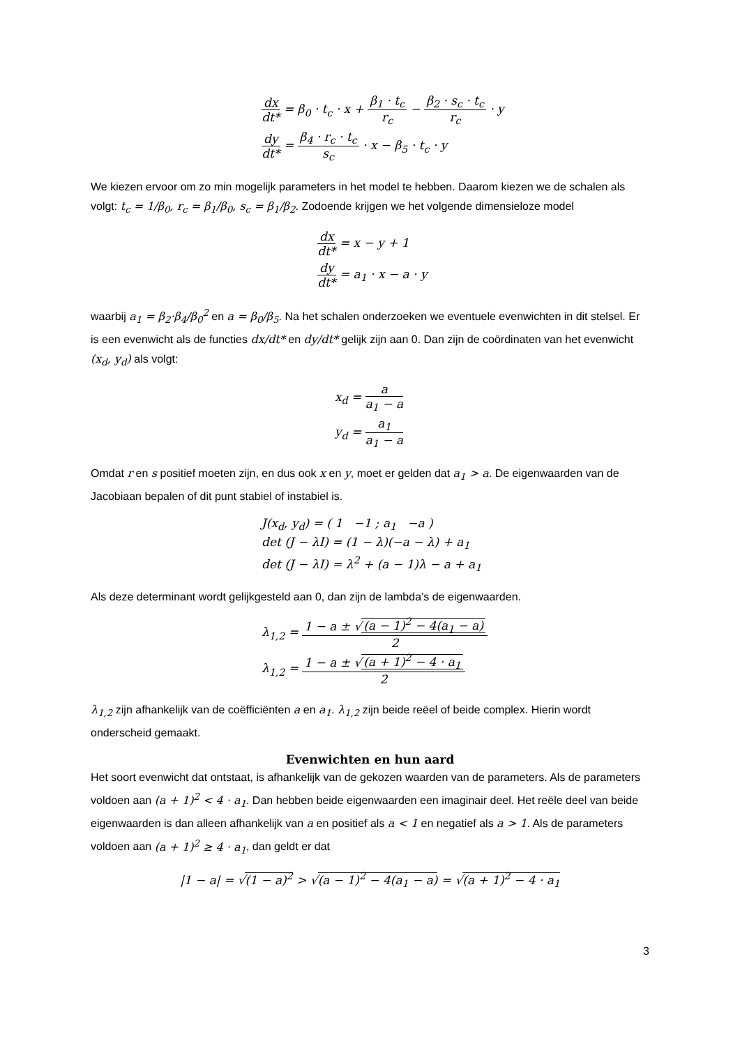dx dt* = β<sub>0</sub> · t<sub>c</sub> · x + β<sub>1</sub> · t<sub>c</sub> r<sub>c</sub> − β<sub>2</sub> · s<sub>c</sub> · t<sub>c</sub> r<sub>c</sub> · y
dy dt* = β<sub>4</sub> · r<sub>c</sub> · t<sub>c</sub> s<sub>c</sub> · x − β<sub>5</sub> · t<sub>c</sub> · y
We kiezen ervoor om zo min mogelijk parameters in het model te hebben. Daarom kiezen we de schalen als volgt: t<sub>c</sub> = 1/β<sub>0</sub>, r<sub>c</sub> = β<sub>1</sub>/β<sub>0</sub>, s<sub>c</sub> = β<sub>1</sub>/β<sub>2</sub>. Zodoende krijgen we het volgende dimensieloze model
dx dt* = x − y + 1
dy dt* = a<sub>1</sub> · x − a · y
waarbij a<sub>1</sub> = β<sub>2</sub>·β<sub>4</sub>/β<sub>0</sub><sup>2</sup> en a = β<sub>0</sub>/β<sub>5</sub>. Na het schalen onderzoeken we eventuele evenwichten in dit stelsel. Er is een evenwicht als de functies dx/dt* en dy/dt* gelijk zijn aan 0. Dan zijn de coördinaten van het evenwicht (x<sub>d</sub>, y<sub>d</sub>) als volgt:
x<sub>d</sub> = a a<sub>1</sub> − a
y<sub>d</sub> = a<sub>1</sub> a<sub>1</sub> − a
Omdat r en s positief moeten zijn, en dus ook x en y, moet er gelden dat a<sub>1</sub> > a. De eigenwaarden van de Jacobiaan bepalen of dit punt stabiel of instabiel is.
J(x<sub>d</sub>, y<sub>d</sub>) = ( 1 −1 ; a<sub>1</sub> −a )
det (J − λI) = (1 − λ)(−a − λ) + a<sub>1</sub>
det (J − λI) = λ<sup>2</sup> + (a − 1)λ − a + a<sub>1</sub>
Als deze determinant wordt gelijkgesteld aan 0, dan zijn de lambda’s de eigenwaarden.
λ<sub>1,2</sub> = 1 − a ± √ (a − 1)<sup>2</sup> − 4(a<sub>1</sub> − a) 2
λ<sub>1,2</sub> = 1 − a ± √ (a + 1)<sup>2</sup> − 4 · a<sub>1</sub> 2
λ<sub>1,2</sub> zijn afhankelijk van de coëfficiënten a en a<sub>1</sub>. λ<sub>1,2</sub> zijn beide reëel of beide complex. Hierin wordt onderscheid gemaakt.
Evenwichten en hun aard
Het soort evenwicht dat ontstaat, is afhankelijk van de gekozen waarden van de parameters. Als de parameters voldoen aan (a + 1)<sup>2</sup> < 4 · a<sub>1</sub>. Dan hebben beide eigenwaarden een imaginair deel. Het reële deel van beide eigenwaarden is dan alleen afhankelijk van a en positief als a < 1 en negatief als a > 1. Als de parameters voldoen aan (a + 1)<sup>2</sup> ≥ 4 · a<sub>1</sub>, dan geldt er dat
|1 − a| = √(1 − a)<sup>2</sup> > √(a − 1)<sup>2</sup> − 4(a<sub>1</sub> − a) = √(a + 1)<sup>2</sup> − 4 · a<sub>1</sub>
3